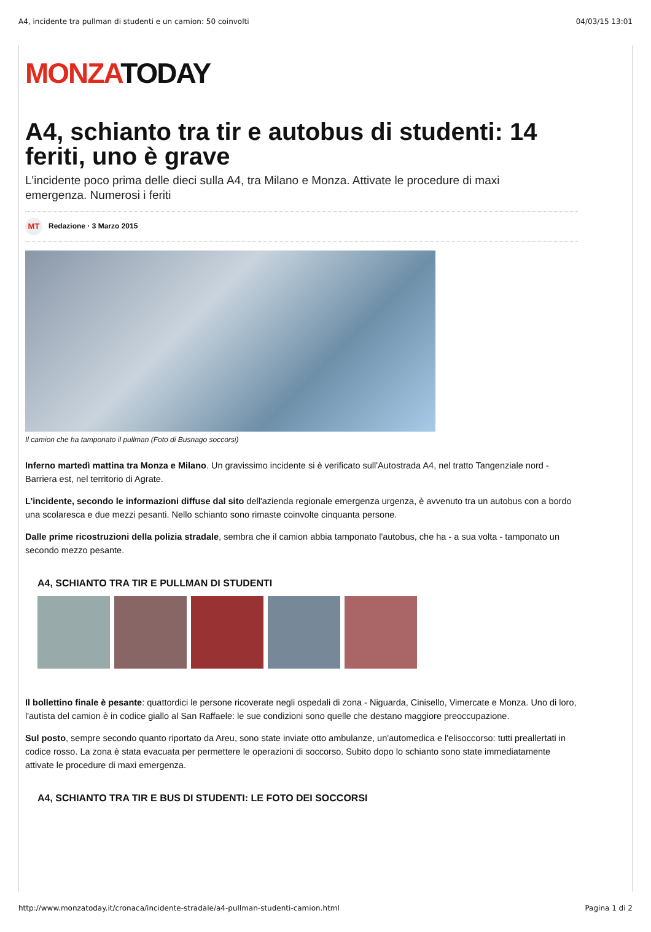A4, incidente tra pullman di studenti e un camion: 50 coinvolti 04/03/15 13:01
MONZATODAY
A4, schianto tra tir e autobus di studenti: 14 feriti, uno è grave
L'incidente poco prima delle dieci sulla A4, tra Milano e Monza. Attivate le procedure di maxi emergenza. Numerosi i feriti
MT Redazione · 3 Marzo 2015
Il camion che ha tamponato il pullman (Foto di Busnago soccorsi)
Inferno martedì mattina tra Monza e Milano. Un gravissimo incidente si è verificato sull'Autostrada A4, nel tratto Tangenziale nord - Barriera est, nel territorio di Agrate.
L'incidente, secondo le informazioni diffuse dal sito dell'azienda regionale emergenza urgenza, è avvenuto tra un autobus con a bordo una scolaresca e due mezzi pesanti. Nello schianto sono rimaste coinvolte cinquanta persone.
Dalle prime ricostruzioni della polizia stradale, sembra che il camion abbia tamponato l'autobus, che ha - a sua volta - tamponato un secondo mezzo pesante.
A4, SCHIANTO TRA TIR E PULLMAN DI STUDENTI
Il bollettino finale è pesante: quattordici le persone ricoverate negli ospedali di zona - Niguarda, Cinisello, Vimercate e Monza. Uno di loro, l'autista del camion è in codice giallo al San Raffaele: le sue condizioni sono quelle che destano maggiore preoccupazione.
Sul posto, sempre secondo quanto riportato da Areu, sono state inviate otto ambulanze, un'automedica e l'elisoccorso: tutti preallertati in codice rosso. La zona è stata evacuata per permettere le operazioni di soccorso. Subito dopo lo schianto sono state immediatamente attivate le procedure di maxi emergenza.
A4, SCHIANTO TRA TIR E BUS DI STUDENTI: LE FOTO DEI SOCCORSI
http://www.monzatoday.it/cronaca/incidente-stradale/a4-pullman-studenti-camion.html Pagina 1 di 2